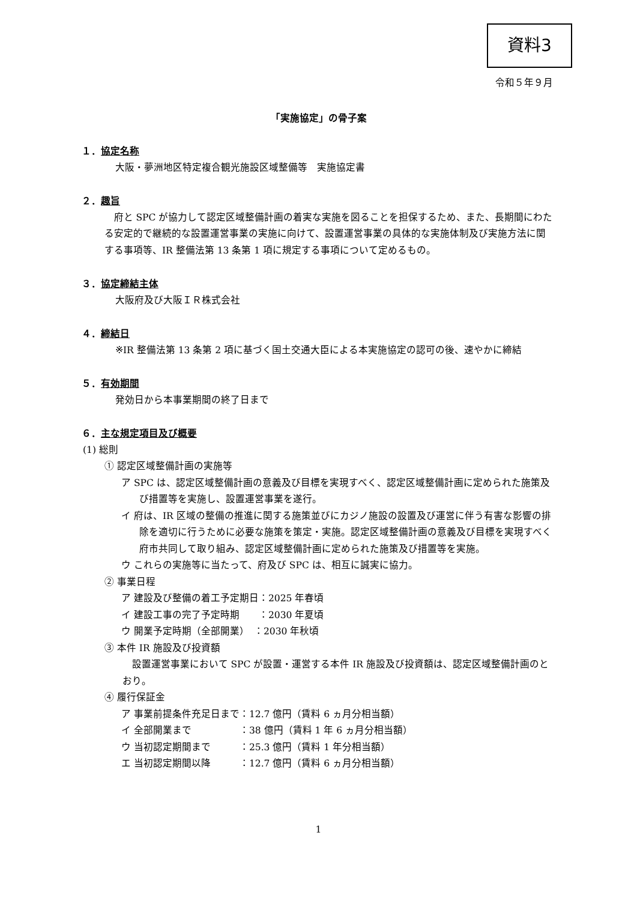資料3
令和５年９月
「実施協定」の骨子案
１．協定名称
大阪・夢洲地区特定複合観光施設区域整備等　実施協定書
２．趣旨
府と SPC が協力して認定区域整備計画の着実な実施を図ることを担保するため、また、長期間にわたる安定的で継続的な設置運営事業の実施に向けて、設置運営事業の具体的な実施体制及び実施方法に関する事項等、IR 整備法第 13 条第 1 項に規定する事項について定めるもの。
３．協定締結主体
大阪府及び大阪ＩＲ株式会社
４．締結日
※IR 整備法第 13 条第 2 項に基づく国土交通大臣による本実施協定の認可の後、速やかに締結
５．有効期間
発効日から本事業期間の終了日まで
６．主な規定項目及び概要
(1) 総則
① 認定区域整備計画の実施等
ア SPC は、認定区域整備計画の意義及び目標を実現すべく、認定区域整備計画に定められた施策及び措置等を実施し、設置運営事業を遂行。
イ 府は、IR 区域の整備の推進に関する施策並びにカジノ施設の設置及び運営に伴う有害な影響の排除を適切に行うために必要な施策を策定・実施。認定区域整備計画の意義及び目標を実現すべく府市共同して取り組み、認定区域整備計画に定められた施策及び措置等を実施。
ウ これらの実施等に当たって、府及び SPC は、相互に誠実に協力。
② 事業日程
ア 建設及び整備の着工予定期日：2025 年春頃
イ 建設工事の完了予定時期　　：2030 年夏頃
ウ 開業予定時期（全部開業）　：2030 年秋頃
③ 本件 IR 施設及び投資額
設置運営事業において SPC が設置・運営する本件 IR 施設及び投資額は、認定区域整備計画のとおり。
④ 履行保証金
ア 事業前提条件充足日まで：12.7 億円（賃料 6 ヵ月分相当額）
イ 全部開業まで　　　　　：38 億円（賃料 1 年 6 ヵ月分相当額）
ウ 当初認定期間まで　　　：25.3 億円（賃料 1 年分相当額）
エ 当初認定期間以降　　　：12.7 億円（賃料 6 ヵ月分相当額）
1